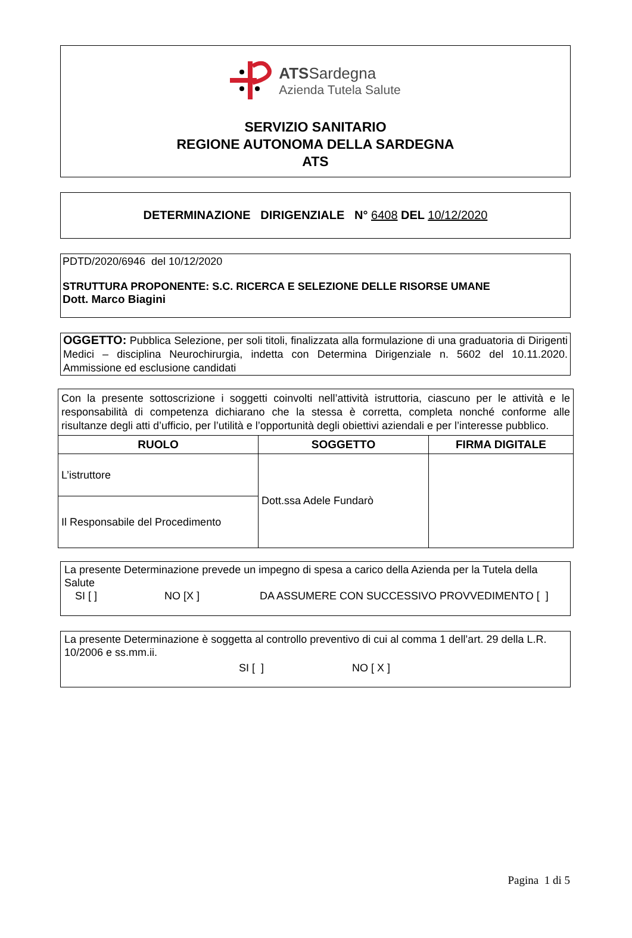ATSSardegna
Azienda Tutela Salute
SERVIZIO SANITARIO
REGIONE AUTONOMA DELLA SARDEGNA
ATS
DETERMINAZIONE DIRIGENZIALE N° 6408 DEL 10/12/2020
PDTD/2020/6946 del 10/12/2020
STRUTTURA PROPONENTE: S.C. RICERCA E SELEZIONE DELLE RISORSE UMANE
Dott. Marco Biagini
OGGETTO: Pubblica Selezione, per soli titoli, finalizzata alla formulazione di una graduatoria di Dirigenti Medici – disciplina Neurochirurgia, indetta con Determina Dirigenziale n. 5602 del 10.11.2020. Ammissione ed esclusione candidati
| Con la presente sottoscrizione i soggetti coinvolti nell’attività istruttoria, ciascuno per le attività e le responsabilità di competenza dichiarano che la stessa è corretta, completa nonché conforme alle risultanze degli atti d’ufficio, per l’utilità e l’opportunità degli obiettivi aziendali e per l’interesse pubblico. | | |
| RUOLO | SOGGETTO | FIRMA DIGITALE |
| L’istruttore | Dott.ssa Adele Fundarò | |
| Il Responsabile del Procedimento | | |
La presente Determinazione prevede un impegno di spesa a carico della Azienda per la Tutela della Salute
SI [ ] NO [X ] DA ASSUMERE CON SUCCESSIVO PROVVEDIMENTO [ ]
La presente Determinazione è soggetta al controllo preventivo di cui al comma 1 dell’art. 29 della L.R. 10/2006 e ss.mm.ii.
SI [ ] NO [ X ]
Pagina 1 di 5